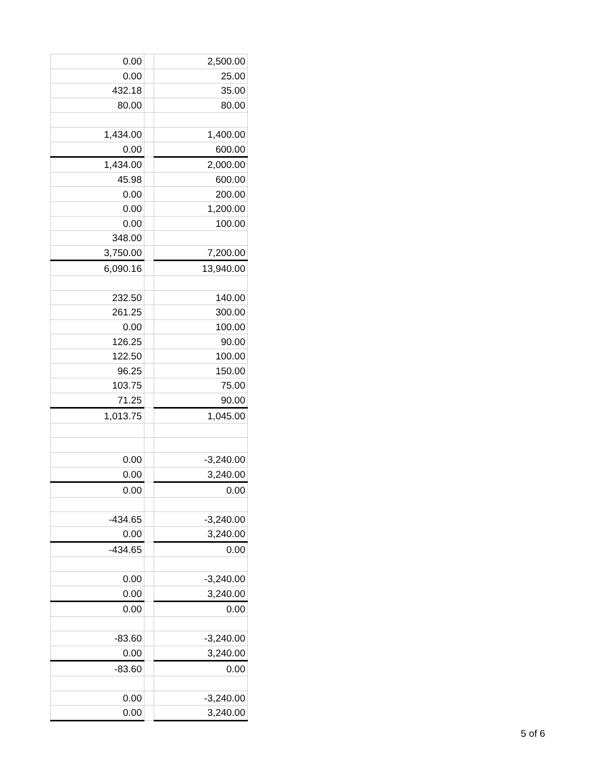| 0.00 | | 2,500.00 |
| 0.00 | | 25.00 |
| 432.18 | | 35.00 |
| 80.00 | | 80.00 |
| 1,434.00 | | 1,400.00 |
| 0.00 | | 600.00 |
| 1,434.00 | | 2,000.00 |
| 45.98 | | 600.00 |
| 0.00 | | 200.00 |
| 0.00 | | 1,200.00 |
| 0.00 | | 100.00 |
| 348.00 | | |
| 3,750.00 | | 7,200.00 |
| 6,090.16 | | 13,940.00 |
| 232.50 | | 140.00 |
| 261.25 | | 300.00 |
| 0.00 | | 100.00 |
| 126.25 | | 90.00 |
| 122.50 | | 100.00 |
| 96.25 | | 150.00 |
| 103.75 | | 75.00 |
| 71.25 | | 90.00 |
| 1,013.75 | | 1,045.00 |
| 0.00 | | -3,240.00 |
| 0.00 | | 3,240.00 |
| 0.00 | | 0.00 |
| -434.65 | | -3,240.00 |
| 0.00 | | 3,240.00 |
| -434.65 | | 0.00 |
| 0.00 | | -3,240.00 |
| 0.00 | | 3,240.00 |
| 0.00 | | 0.00 |
| -83.60 | | -3,240.00 |
| 0.00 | | 3,240.00 |
| -83.60 | | 0.00 |
| 0.00 | | -3,240.00 |
| 0.00 | | 3,240.00 |
5 of 6